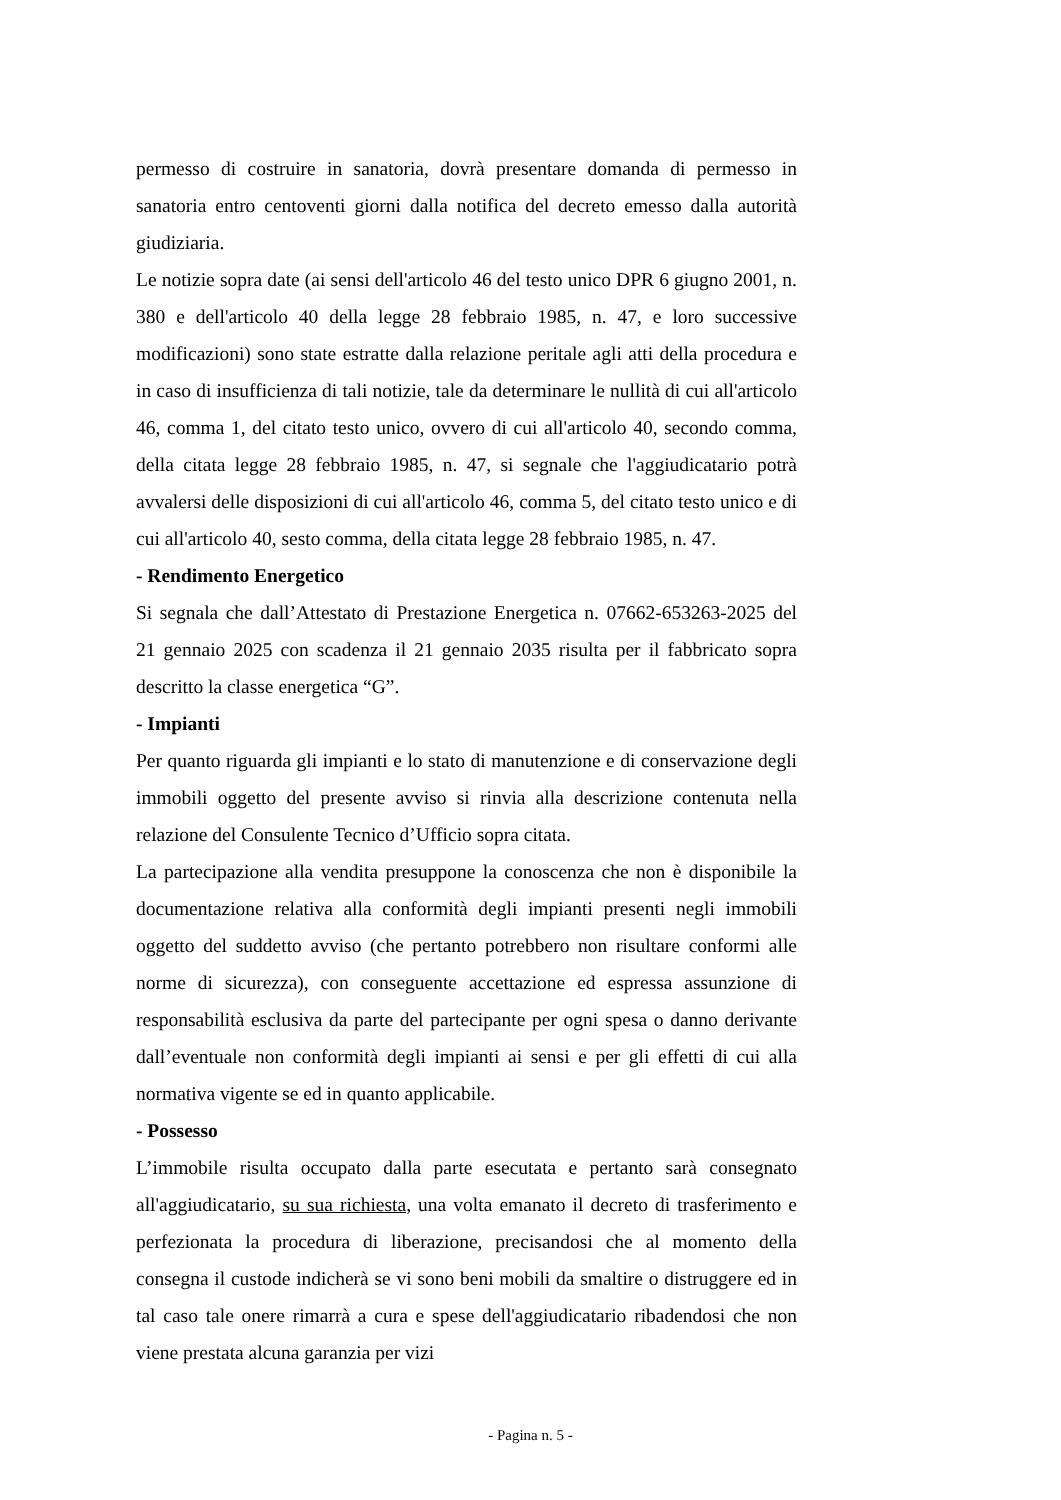permesso di costruire in sanatoria, dovrà presentare domanda di permesso in sanatoria entro centoventi giorni dalla notifica del decreto emesso dalla autorità giudiziaria.
Le notizie sopra date (ai sensi dell'articolo 46 del testo unico DPR 6 giugno 2001, n. 380 e dell'articolo 40 della legge 28 febbraio 1985, n. 47, e loro successive modificazioni) sono state estratte dalla relazione peritale agli atti della procedura e in caso di insufficienza di tali notizie, tale da determinare le nullità di cui all'articolo 46, comma 1, del citato testo unico, ovvero di cui all'articolo 40, secondo comma, della citata legge 28 febbraio 1985, n. 47, si segnale che l'aggiudicatario potrà avvalersi delle disposizioni di cui all'articolo 46, comma 5, del citato testo unico e di cui all'articolo 40, sesto comma, della citata legge 28 febbraio 1985, n. 47.
- Rendimento Energetico
Si segnala che dall’Attestato di Prestazione Energetica n. 07662-653263-2025 del 21 gennaio 2025 con scadenza il 21 gennaio 2035 risulta per il fabbricato sopra descritto la classe energetica “G”.
- Impianti
Per quanto riguarda gli impianti e lo stato di manutenzione e di conservazione degli immobili oggetto del presente avviso si rinvia alla descrizione contenuta nella relazione del Consulente Tecnico d’Ufficio sopra citata.
La partecipazione alla vendita presuppone la conoscenza che non è disponibile la documentazione relativa alla conformità degli impianti presenti negli immobili oggetto del suddetto avviso (che pertanto potrebbero non risultare conformi alle norme di sicurezza), con conseguente accettazione ed espressa assunzione di responsabilità esclusiva da parte del partecipante per ogni spesa o danno derivante dall’eventuale non conformità degli impianti ai sensi e per gli effetti di cui alla normativa vigente se ed in quanto applicabile.
- Possesso
L’immobile risulta occupato dalla parte esecutata e pertanto sarà consegnato all'aggiudicatario, su sua richiesta, una volta emanato il decreto di trasferimento e perfezionata la procedura di liberazione, precisandosi che al momento della consegna il custode indicherà se vi sono beni mobili da smaltire o distruggere ed in tal caso tale onere rimarrà a cura e spese dell'aggiudicatario ribadendosi che non viene prestata alcuna garanzia per vizi
- Pagina n. 5 -